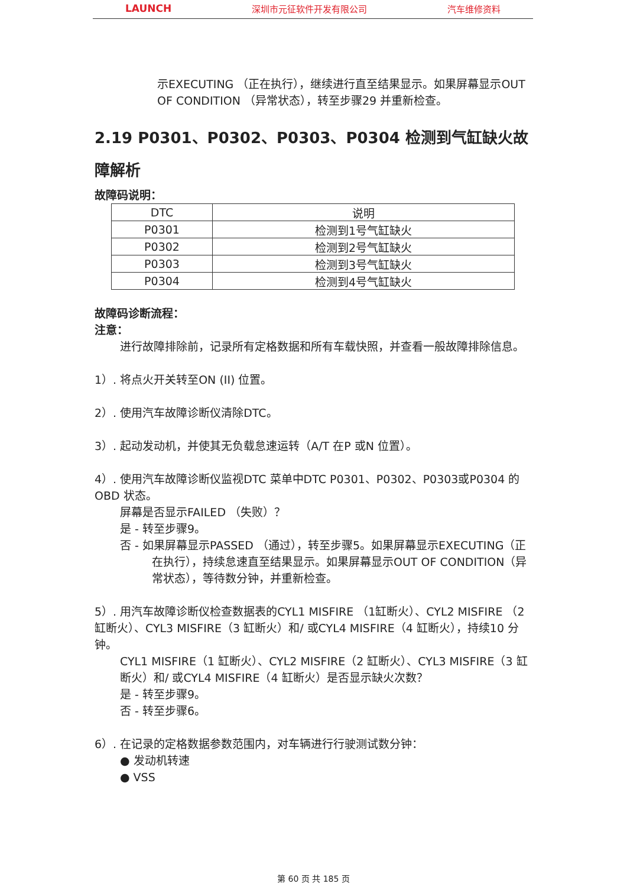LAUNCH 深圳市元征软件开发有限公司 汽车维修资料
示EXECUTING （正在执行），继续进行直至结果显示。如果屏幕显示OUT OF CONDITION （异常状态），转至步骤29 并重新检查。
2.19 P0301、P0302、P0303、P0304 检测到气缸缺火故障解析
故障码说明：
| DTC | 说明 |
| --- | --- |
| P0301 | 检测到1号气缸缺火 |
| P0302 | 检测到2号气缸缺火 |
| P0303 | 检测到3号气缸缺火 |
| P0304 | 检测到4号气缸缺火 |
故障码诊断流程：
注意：
进行故障排除前，记录所有定格数据和所有车载快照，并查看一般故障排除信息。
1）. 将点火开关转至ON (II) 位置。
2）. 使用汽车故障诊断仪清除DTC。
3）. 起动发动机，并使其无负载怠速运转（A/T 在P 或N 位置）。
4）. 使用汽车故障诊断仪监视DTC 菜单中DTC P0301、P0302、P0303或P0304 的OBD 状态。
屏幕是否显示FAILED （失败）？
是 - 转至步骤9。
否 - 如果屏幕显示PASSED （通过），转至步骤5。如果屏幕显示EXECUTING（正在执行），持续怠速直至结果显示。如果屏幕显示OUT OF CONDITION（异常状态），等待数分钟，并重新检查。
5）. 用汽车故障诊断仪检查数据表的CYL1 MISFIRE （1缸断火）、CYL2 MISFIRE （2 缸断火）、CYL3 MISFIRE（3 缸断火）和/ 或CYL4 MISFIRE（4 缸断火），持续10 分钟。
CYL1 MISFIRE（1 缸断火）、CYL2 MISFIRE（2 缸断火）、CYL3 MISFIRE（3 缸断火）和/ 或CYL4 MISFIRE（4 缸断火）是否显示缺火次数？
是 - 转至步骤9。
否 - 转至步骤6。
6）. 在记录的定格数据参数范围内，对车辆进行行驶测试数分钟：
● 发动机转速
● VSS
第 60 页 共 185 页